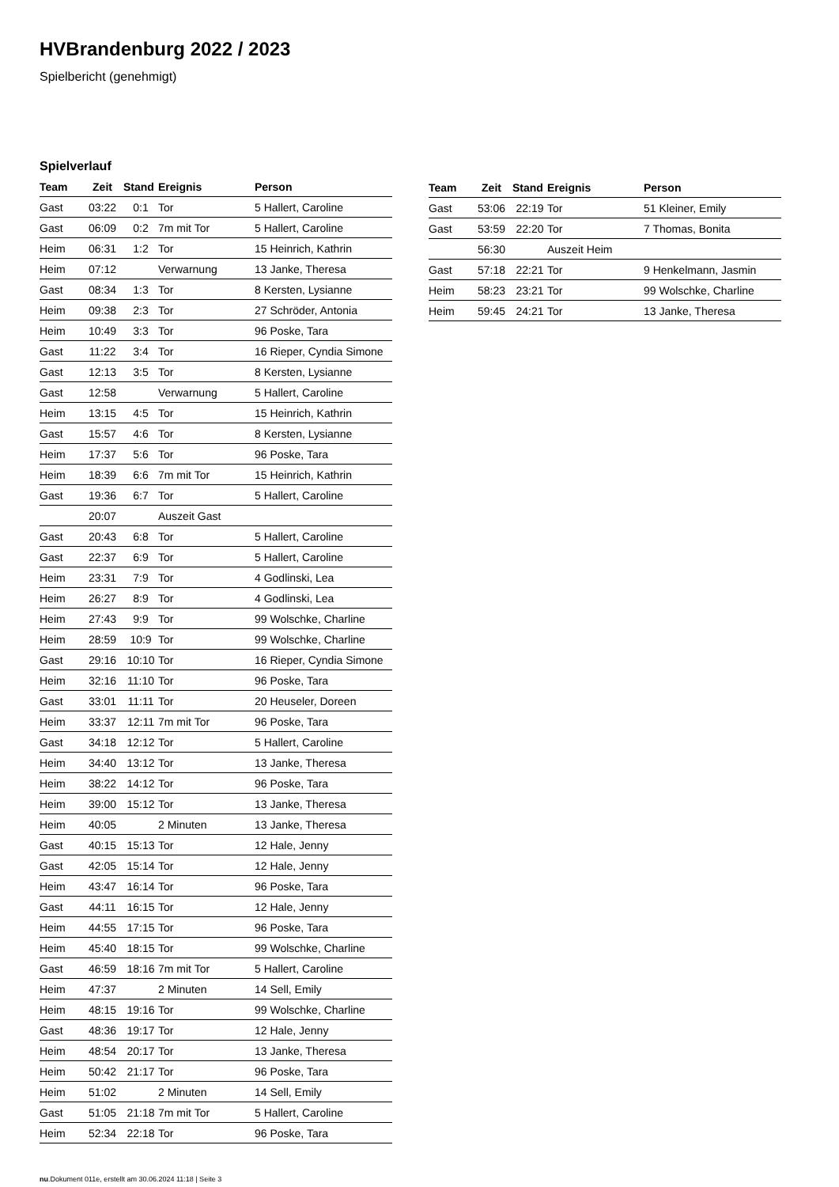HVBrandenburg 2022 / 2023
Spielbericht (genehmigt)
Spielverlauf
| Team | Zeit | Stand | Ereignis | Person |
| --- | --- | --- | --- | --- |
| Gast | 03:22 | 0:1 | Tor | 5 Hallert, Caroline |
| Gast | 06:09 | 0:2 | 7m mit Tor | 5 Hallert, Caroline |
| Heim | 06:31 | 1:2 | Tor | 15 Heinrich, Kathrin |
| Heim | 07:12 | | Verwarnung | 13 Janke, Theresa |
| Gast | 08:34 | 1:3 | Tor | 8 Kersten, Lysianne |
| Heim | 09:38 | 2:3 | Tor | 27 Schröder, Antonia |
| Heim | 10:49 | 3:3 | Tor | 96 Poske, Tara |
| Gast | 11:22 | 3:4 | Tor | 16 Rieper, Cyndia Simone |
| Gast | 12:13 | 3:5 | Tor | 8 Kersten, Lysianne |
| Gast | 12:58 | | Verwarnung | 5 Hallert, Caroline |
| Heim | 13:15 | 4:5 | Tor | 15 Heinrich, Kathrin |
| Gast | 15:57 | 4:6 | Tor | 8 Kersten, Lysianne |
| Heim | 17:37 | 5:6 | Tor | 96 Poske, Tara |
| Heim | 18:39 | 6:6 | 7m mit Tor | 15 Heinrich, Kathrin |
| Gast | 19:36 | 6:7 | Tor | 5 Hallert, Caroline |
| | 20:07 | | Auszeit Gast | |
| Gast | 20:43 | 6:8 | Tor | 5 Hallert, Caroline |
| Gast | 22:37 | 6:9 | Tor | 5 Hallert, Caroline |
| Heim | 23:31 | 7:9 | Tor | 4 Godlinski, Lea |
| Heim | 26:27 | 8:9 | Tor | 4 Godlinski, Lea |
| Heim | 27:43 | 9:9 | Tor | 99 Wolschke, Charline |
| Heim | 28:59 | 10:9 | Tor | 99 Wolschke, Charline |
| Gast | 29:16 | 10:10 | Tor | 16 Rieper, Cyndia Simone |
| Heim | 32:16 | 11:10 | Tor | 96 Poske, Tara |
| Gast | 33:01 | 11:11 | Tor | 20 Heuseler, Doreen |
| Heim | 33:37 | 12:11 | 7m mit Tor | 96 Poske, Tara |
| Gast | 34:18 | 12:12 | Tor | 5 Hallert, Caroline |
| Heim | 34:40 | 13:12 | Tor | 13 Janke, Theresa |
| Heim | 38:22 | 14:12 | Tor | 96 Poske, Tara |
| Heim | 39:00 | 15:12 | Tor | 13 Janke, Theresa |
| Heim | 40:05 | | 2 Minuten | 13 Janke, Theresa |
| Gast | 40:15 | 15:13 | Tor | 12 Hale, Jenny |
| Gast | 42:05 | 15:14 | Tor | 12 Hale, Jenny |
| Heim | 43:47 | 16:14 | Tor | 96 Poske, Tara |
| Gast | 44:11 | 16:15 | Tor | 12 Hale, Jenny |
| Heim | 44:55 | 17:15 | Tor | 96 Poske, Tara |
| Heim | 45:40 | 18:15 | Tor | 99 Wolschke, Charline |
| Gast | 46:59 | 18:16 | 7m mit Tor | 5 Hallert, Caroline |
| Heim | 47:37 | | 2 Minuten | 14 Sell, Emily |
| Heim | 48:15 | 19:16 | Tor | 99 Wolschke, Charline |
| Gast | 48:36 | 19:17 | Tor | 12 Hale, Jenny |
| Heim | 48:54 | 20:17 | Tor | 13 Janke, Theresa |
| Heim | 50:42 | 21:17 | Tor | 96 Poske, Tara |
| Heim | 51:02 | | 2 Minuten | 14 Sell, Emily |
| Gast | 51:05 | 21:18 | 7m mit Tor | 5 Hallert, Caroline |
| Heim | 52:34 | 22:18 | Tor | 96 Poske, Tara |
| Team | Zeit | Stand | Ereignis | Person |
| --- | --- | --- | --- | --- |
| Gast | 53:06 | 22:19 | Tor | 51 Kleiner, Emily |
| Gast | 53:59 | 22:20 | Tor | 7 Thomas, Bonita |
| | 56:30 | | Auszeit Heim | |
| Gast | 57:18 | 22:21 | Tor | 9 Henkelmann, Jasmin |
| Heim | 58:23 | 23:21 | Tor | 99 Wolschke, Charline |
| Heim | 59:45 | 24:21 | Tor | 13 Janke, Theresa |
nu.Dokument 011e, erstellt am 30.06.2024 11:18 | Seite 3